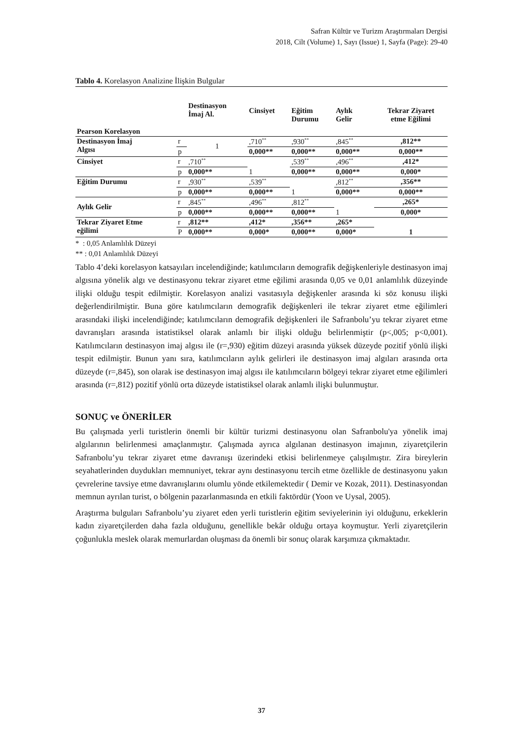Safran Kültür ve Turizm Araştırmaları Dergisi
2018, Cilt (Volume) 1, Sayı (Issue) 1, Sayfa (Page): 29-40
Tablo 4. Korelasyon Analizine İlişkin Bulgular
| Pearson Korelasyon | | Destinasyon İmaj Al. | Cinsiyet | Eğitim Durumu | Aylık Gelir | Tekrar Ziyaret etme Eğilimi |
| --- | --- | --- | --- | --- | --- | --- |
| Destinasyon İmaj Algısı | r | 1 | ,710<sup>**</sup> | ,930<sup>**</sup> | ,845<sup>**</sup> | ,812** |
| | p | | 0,000** | 0,000** | 0,000** | 0,000** |
| Cinsiyet | r | ,710<sup>**</sup> | 1 | ,539<sup>**</sup> | ,496<sup>**</sup> | ,412* |
| | p | 0,000** | | 0,000** | 0,000** | 0,000* |
| Eğitim Durumu | r | ,930<sup>**</sup> | ,539<sup>**</sup> | 1 | ,812<sup>**</sup> | ,356** |
| | p | 0,000** | 0,000** | | 0,000** | 0,000** |
| Aylık Gelir | r | ,845<sup>**</sup> | ,496<sup>**</sup> | ,812<sup>**</sup> | 1 | ,265* |
| | p | 0,000** | 0,000** | 0,000** | | 0,000* |
| Tekrar Ziyaret Etme eğilimi | r | ,812** | ,412* | ,356** | ,265* | 1 |
| | P | 0,000** | 0,000* | 0,000** | 0,000* | |
* : 0,05 Anlamlılık Düzeyi
** : 0,01 Anlamlılık Düzeyi
Tablo 4’deki korelasyon katsayıları incelendiğinde; katılımcıların demografik değişkenleriyle destinasyon imaj algısına yönelik algı ve destinasyonu tekrar ziyaret etme eğilimi arasında 0,05 ve 0,01 anlamlılık düzeyinde ilişki olduğu tespit edilmiştir. Korelasyon analizi vasıtasıyla değişkenler arasında ki söz konusu ilişki değerlendirilmiştir. Buna göre katılımcıların demografik değişkenleri ile tekrar ziyaret etme eğilimleri arasındaki ilişki incelendiğinde; katılımcıların demografik değişkenleri ile Safranbolu’yu tekrar ziyaret etme davranışları arasında istatistiksel olarak anlamlı bir ilişki olduğu belirlenmiştir (p<,005; p<0,001). Katılımcıların destinasyon imaj algısı ile (r=,930) eğitim düzeyi arasında yüksek düzeyde pozitif yönlü ilişki tespit edilmiştir. Bunun yanı sıra, katılımcıların aylık gelirleri ile destinasyon imaj algıları arasında orta düzeyde (r=,845), son olarak ise destinasyon imaj algısı ile katılımcıların bölgeyi tekrar ziyaret etme eğilimleri arasında (r=,812) pozitif yönlü orta düzeyde istatistiksel olarak anlamlı ilişki bulunmuştur.
SONUÇ ve ÖNERİLER
Bu çalışmada yerli turistlerin önemli bir kültür turizmi destinasyonu olan Safranbolu'ya yönelik imaj algılarının belirlenmesi amaçlanmıştır. Çalışmada ayrıca algılanan destinasyon imajının, ziyaretçilerin Safranbolu’yu tekrar ziyaret etme davranışı üzerindeki etkisi belirlenmeye çalışılmıştır. Zira bireylerin seyahatlerinden duydukları memnuniyet, tekrar aynı destinasyonu tercih etme özellikle de destinasyonu yakın çevrelerine tavsiye etme davranışlarını olumlu yönde etkilemektedir ( Demir ve Kozak, 2011). Destinasyondan memnun ayrılan turist, o bölgenin pazarlanmasında en etkili faktördür (Yoon ve Uysal, 2005).
Araştırma bulguları Safranbolu’yu ziyaret eden yerli turistlerin eğitim seviyelerinin iyi olduğunu, erkeklerin kadın ziyaretçilerden daha fazla olduğunu, genellikle bekâr olduğu ortaya koymuştur. Yerli ziyaretçilerin çoğunlukla meslek olarak memurlardan oluşması da önemli bir sonuç olarak karşımıza çıkmaktadır.
37